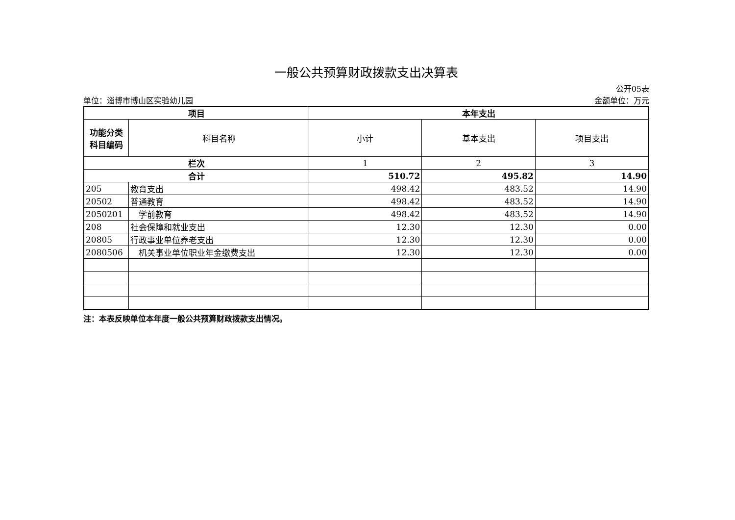一般公共预算财政拨款支出决算表
公开05表
单位：淄博市博山区实验幼儿园 金额单位：万元
| 项目 | | 本年支出 | | |
| --- | --- | --- | --- | --- |
| 功能分类 科目编码 | 科目名称 | 小计 | 基本支出 | 项目支出 |
| 栏次 | | 1 | 2 | 3 |
| 合计 | | 510.72 | 495.82 | 14.90 |
| 205 | 教育支出 | 498.42 | 483.52 | 14.90 |
| 20502 | 普通教育 | 498.42 | 483.52 | 14.90 |
| 2050201 | 学前教育 | 498.42 | 483.52 | 14.90 |
| 208 | 社会保障和就业支出 | 12.30 | 12.30 | 0.00 |
| 20805 | 行政事业单位养老支出 | 12.30 | 12.30 | 0.00 |
| 2080506 | 机关事业单位职业年金缴费支出 | 12.30 | 12.30 | 0.00 |
注：本表反映单位本年度一般公共预算财政拨款支出情况。